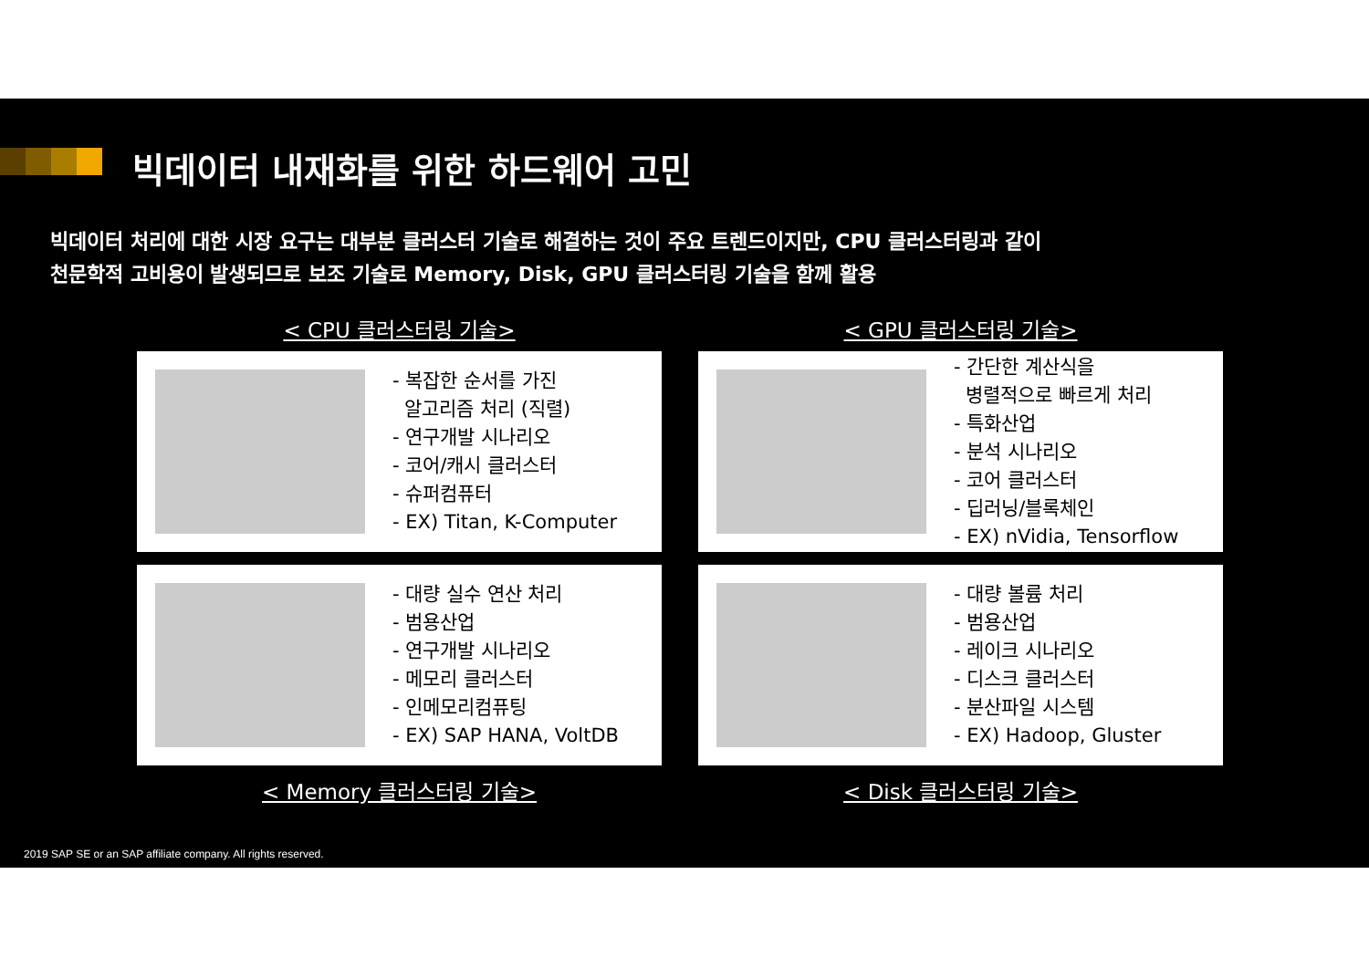빅데이터 내재화를 위한 하드웨어 고민
빅데이터 처리에 대한 시장 요구는 대부분 클러스터 기술로 해결하는 것이 주요 트렌드이지만, CPU 클러스터링과 같이
천문학적 고비용이 발생되므로 보조 기술로 Memory, Disk, GPU 클러스터링 기술을 함께 활용
< CPU 클러스터링 기술>
- 복잡한 순서를 가진
알고리즘 처리 (직렬)
- 연구개발 시나리오
- 코어/캐시 클러스터
- 슈퍼컴퓨터
- EX) Titan, K-Computer
< GPU 클러스터링 기술>
- 간단한 계산식을
병렬적으로 빠르게 처리
- 특화산업
- 분석 시나리오
- 코어 클러스터
- 딥러닝/블록체인
- EX) nVidia, Tensorflow
- 대량 실수 연산 처리
- 범용산업
- 연구개발 시나리오
- 메모리 클러스터
- 인메모리컴퓨팅
- EX) SAP HANA, VoltDB
< Memory 클러스터링 기술>
- 대량 볼륨 처리
- 범용산업
- 레이크 시나리오
- 디스크 클러스터
- 분산파일 시스템
- EX) Hadoop, Gluster
< Disk 클러스터링 기술>
2019 SAP SE or an SAP affiliate company. All rights reserved.